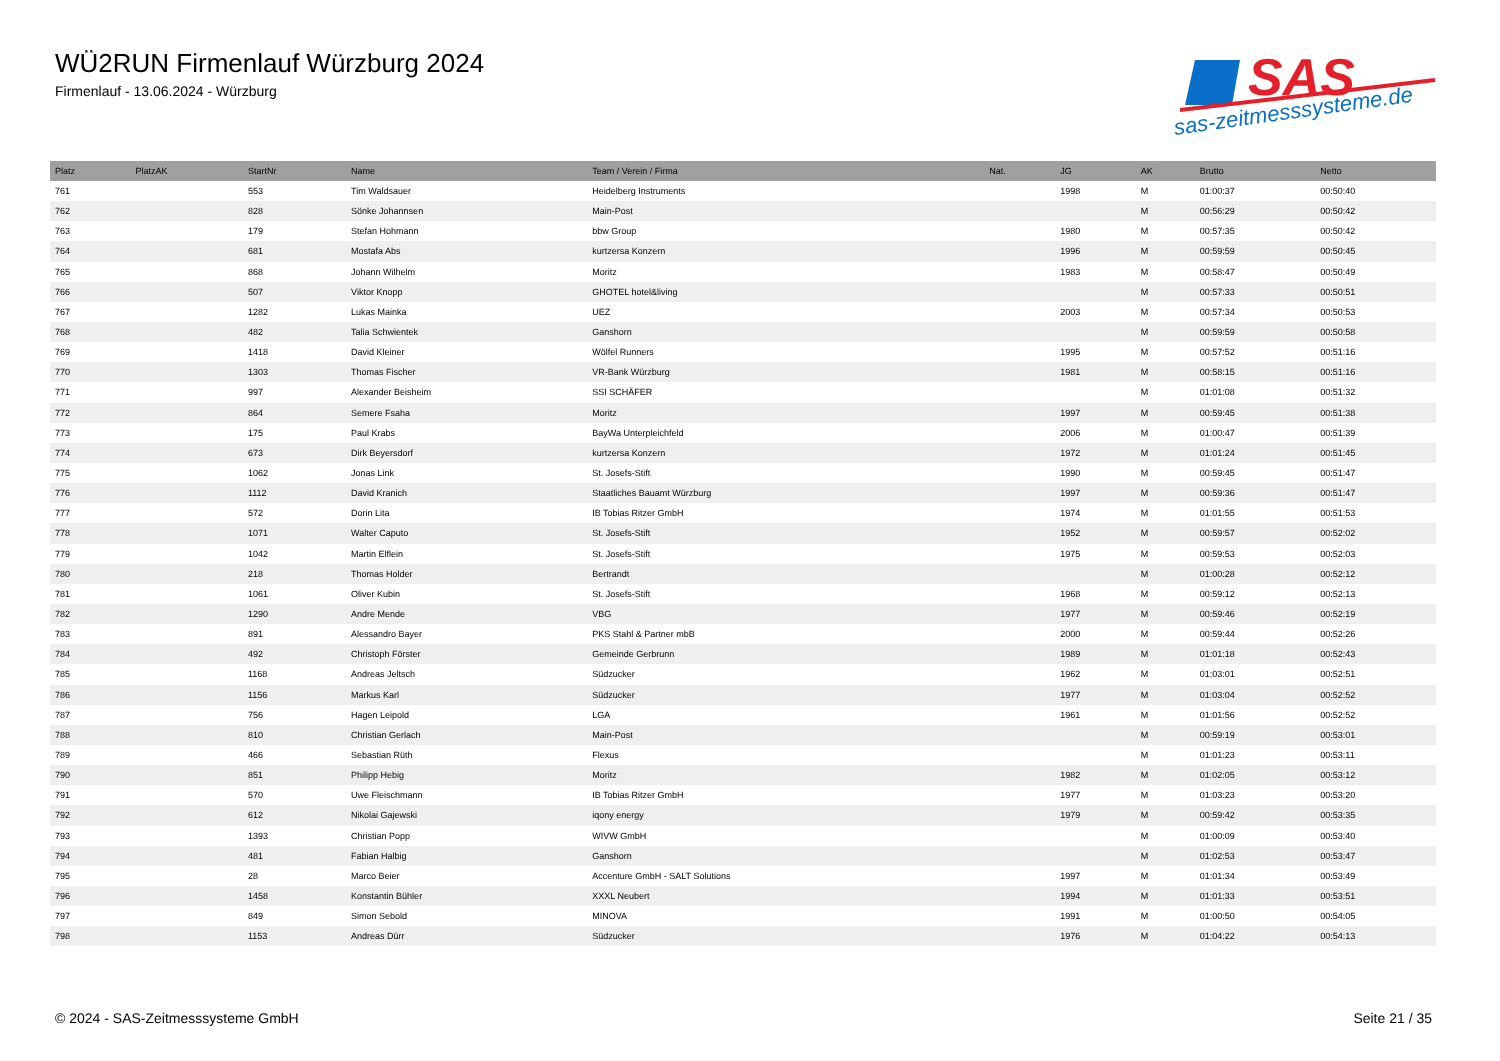WÜ2RUN Firmenlauf Würzburg 2024
Firmenlauf - 13.06.2024 - Würzburg
SAS
sas-zeitmesssysteme.de
| Platz | PlatzAK | StartNr | Name | Team / Verein / Firma | Nat. | JG | AK | Brutto | Netto |
| --- | --- | --- | --- | --- | --- | --- | --- | --- | --- |
| 761 | | 553 | Tim Waldsauer | Heidelberg Instruments | | 1998 | M | 01:00:37 | 00:50:40 |
| 762 | | 828 | Sönke Johannsen | Main-Post | | | M | 00:56:29 | 00:50:42 |
| 763 | | 179 | Stefan Hohmann | bbw Group | | 1980 | M | 00:57:35 | 00:50:42 |
| 764 | | 681 | Mostafa Abs | kurtzersa Konzern | | 1996 | M | 00:59:59 | 00:50:45 |
| 765 | | 868 | Johann Wilhelm | Moritz | | 1983 | M | 00:58:47 | 00:50:49 |
| 766 | | 507 | Viktor Knopp | GHOTEL hotel&living | | | M | 00:57:33 | 00:50:51 |
| 767 | | 1282 | Lukas Mainka | UEZ | | 2003 | M | 00:57:34 | 00:50:53 |
| 768 | | 482 | Talia Schwientek | Ganshorn | | | M | 00:59:59 | 00:50:58 |
| 769 | | 1418 | David Kleiner | Wölfel Runners | | 1995 | M | 00:57:52 | 00:51:16 |
| 770 | | 1303 | Thomas Fischer | VR-Bank Würzburg | | 1981 | M | 00:58:15 | 00:51:16 |
| 771 | | 997 | Alexander Beisheim | SSI SCHÄFER | | | M | 01:01:08 | 00:51:32 |
| 772 | | 864 | Semere Fsaha | Moritz | | 1997 | M | 00:59:45 | 00:51:38 |
| 773 | | 175 | Paul Krabs | BayWa Unterpleichfeld | | 2006 | M | 01:00:47 | 00:51:39 |
| 774 | | 673 | Dirk Beyersdorf | kurtzersa Konzern | | 1972 | M | 01:01:24 | 00:51:45 |
| 775 | | 1062 | Jonas Link | St. Josefs-Stift | | 1990 | M | 00:59:45 | 00:51:47 |
| 776 | | 1112 | David Kranich | Staatliches Bauamt Würzburg | | 1997 | M | 00:59:36 | 00:51:47 |
| 777 | | 572 | Dorin Lita | IB Tobias Ritzer GmbH | | 1974 | M | 01:01:55 | 00:51:53 |
| 778 | | 1071 | Walter Caputo | St. Josefs-Stift | | 1952 | M | 00:59:57 | 00:52:02 |
| 779 | | 1042 | Martin Elflein | St. Josefs-Stift | | 1975 | M | 00:59:53 | 00:52:03 |
| 780 | | 218 | Thomas Holder | Bertrandt | | | M | 01:00:28 | 00:52:12 |
| 781 | | 1061 | Oliver Kubin | St. Josefs-Stift | | 1968 | M | 00:59:12 | 00:52:13 |
| 782 | | 1290 | Andre Mende | VBG | | 1977 | M | 00:59:46 | 00:52:19 |
| 783 | | 891 | Alessandro Bayer | PKS Stahl & Partner mbB | | 2000 | M | 00:59:44 | 00:52:26 |
| 784 | | 492 | Christoph Förster | Gemeinde Gerbrunn | | 1989 | M | 01:01:18 | 00:52:43 |
| 785 | | 1168 | Andreas Jeltsch | Südzucker | | 1962 | M | 01:03:01 | 00:52:51 |
| 786 | | 1156 | Markus Karl | Südzucker | | 1977 | M | 01:03:04 | 00:52:52 |
| 787 | | 756 | Hagen Leipold | LGA | | 1961 | M | 01:01:56 | 00:52:52 |
| 788 | | 810 | Christian Gerlach | Main-Post | | | M | 00:59:19 | 00:53:01 |
| 789 | | 466 | Sebastian Rüth | Flexus | | | M | 01:01:23 | 00:53:11 |
| 790 | | 851 | Philipp Hebig | Moritz | | 1982 | M | 01:02:05 | 00:53:12 |
| 791 | | 570 | Uwe Fleischmann | IB Tobias Ritzer GmbH | | 1977 | M | 01:03:23 | 00:53:20 |
| 792 | | 612 | Nikolai Gajewski | iqony energy | | 1979 | M | 00:59:42 | 00:53:35 |
| 793 | | 1393 | Christian Popp | WIVW GmbH | | | M | 01:00:09 | 00:53:40 |
| 794 | | 481 | Fabian Halbig | Ganshorn | | | M | 01:02:53 | 00:53:47 |
| 795 | | 28 | Marco Beier | Accenture GmbH - SALT Solutions | | 1997 | M | 01:01:34 | 00:53:49 |
| 796 | | 1458 | Konstantin Bühler | XXXL Neubert | | 1994 | M | 01:01:33 | 00:53:51 |
| 797 | | 849 | Simon Sebold | MINOVA | | 1991 | M | 01:00:50 | 00:54:05 |
| 798 | | 1153 | Andreas Dürr | Südzucker | | 1976 | M | 01:04:22 | 00:54:13 |
© 2024 - SAS-Zeitmesssysteme GmbH
Seite 21 / 35